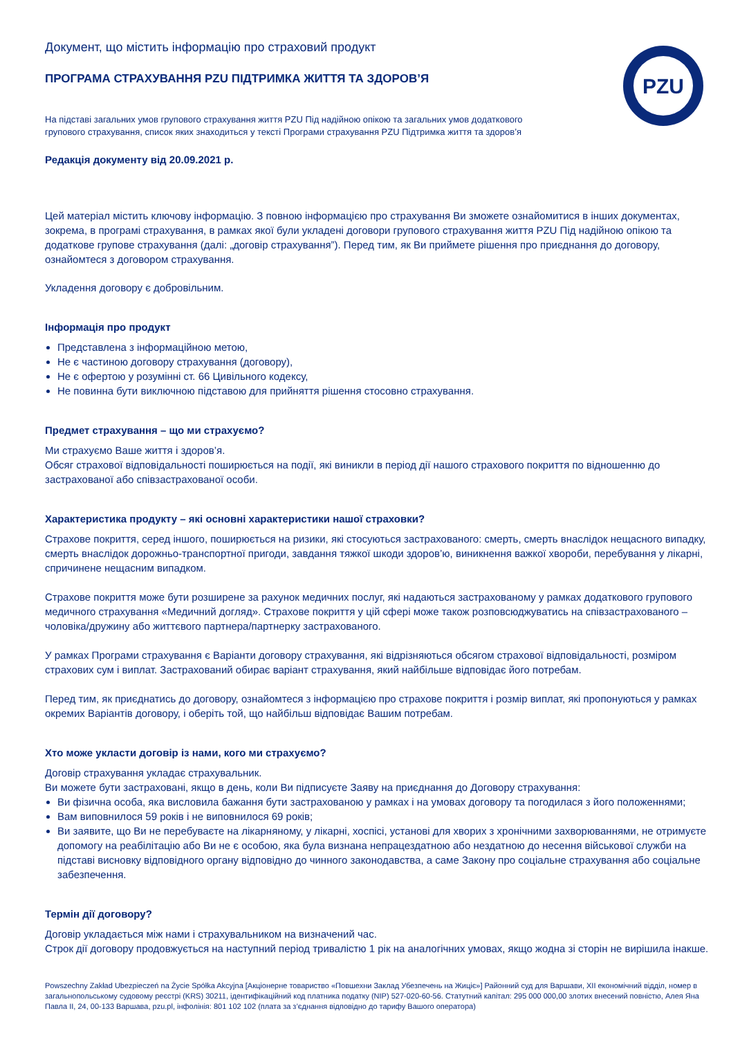PZU
Документ, що містить інформацію про страховий продукт
ПРОГРАМА СТРАХУВАННЯ PZU ПІДТРИМКА ЖИТТЯ ТА ЗДОРОВ’Я
На підставі загальних умов групового страхування життя PZU Під надійною опікою та загальних умов додаткового групового страхування, список яких знаходиться у тексті Програми страхування PZU Підтримка життя та здоров’я
Редакція документу від 20.09.2021 р.
Цей матеріал містить ключову інформацію. З повною інформацією про страхування Ви зможете ознайомитися в інших документах, зокрема, в програмі страхування, в рамках якої були укладені договори групового страхування життя PZU Під надійною опікою та додаткове групове страхування (далі: „договір страхування”). Перед тим, як Ви приймете рішення про приєднання до договору, ознайомтеся з договором страхування.
Укладення договору є добровільним.
Інформація про продукт
Представлена з інформаційною метою,
Не є частиною договору страхування (договору),
Не є офертою у розумінні ст. 66 Цивільного кодексу,
Не повинна бути виключною підставою для прийняття рішення стосовно страхування.
Предмет страхування – що ми страхуємо?
Ми страхуємо Ваше життя і здоров’я.
Обсяг страхової відповідальності поширюється на події, які виникли в період дії нашого страхового покриття по відношенню до застрахованої або співзастрахованої особи.
Характеристика продукту – які основні характеристики нашої страховки?
Страхове покриття, серед іншого, поширюється на ризики, які стосуються застрахованого: смерть, смерть внаслідок нещасного випадку, смерть внаслідок дорожньо-транспортної пригоди, завдання тяжкої шкоди здоров’ю, виникнення важкої хвороби, перебування у лікарні, спричинене нещасним випадком.
Страхове покриття може бути розширене за рахунок медичних послуг, які надаються застрахованому у рамках додаткового групового медичного страхування «Медичний догляд». Страхове покриття у цій сфері може також розповсюджуватись на співзастрахованого – чоловіка/дружину або життєвого партнера/партнерку застрахованого.
У рамках Програми страхування є Варіанти договору страхування, які відрізняються обсягом страхової відповідальності, розміром страхових сум і виплат. Застрахований обирає варіант страхування, який найбільше відповідає його потребам.
Перед тим, як приєднатись до договору, ознайомтеся з інформацією про страхове покриття і розмір виплат, які пропонуються у рамках окремих Варіантів договору, і оберіть той, що найбільш відповідає Вашим потребам.
Хто може укласти договір із нами, кого ми страхуємо?
Договір страхування укладає страхувальник.
Ви можете бути застраховані, якщо в день, коли Ви підписуєте Заяву на приєднання до Договору страхування:
Ви фізична особа, яка висловила бажання бути застрахованою у рамках і на умовах договору та погодилася з його положеннями;
Вам виповнилося 59 років і не виповнилося 69 років;
Ви заявите, що Ви не перебуваєте на лікарняному, у лікарні, хоспісі, установі для хворих з хронічними захворюваннями, не отримуєте допомогу на реабілітацію або Ви не є особою, яка була визнана непрацездатною або нездатною до несення військової служби на підставі висновку відповідного органу відповідно до чинного законодавства, а саме Закону про соціальне страхування або соціальне забезпечення.
Термін дії договору?
Договір укладається між нами і страхувальником на визначений час.
Строк дії договору продовжується на наступний період тривалістю 1 рік на аналогічних умовах, якщо жодна зі сторін не вирішила інакше.
Powszechny Zakład Ubezpieczeń na Życie Spółka Akcyjna [Акціонерне товариство «Повшехни Заклад Убезпечень на Жиціє»] Районний суд для Варшави, XII економічний відділ, номер в загальнопольському судовому реєстрі (KRS) 30211, ідентифікаційний код платника податку (NIP) 527-020-60-56. Статутний капітал: 295 000 000,00 злотих внесений повністю, Алея Яна Павла II, 24, 00-133 Варшава, pzu.pl, інфолінія: 801 102 102 (плата за з’єднання відповідно до тарифу Вашого оператора)